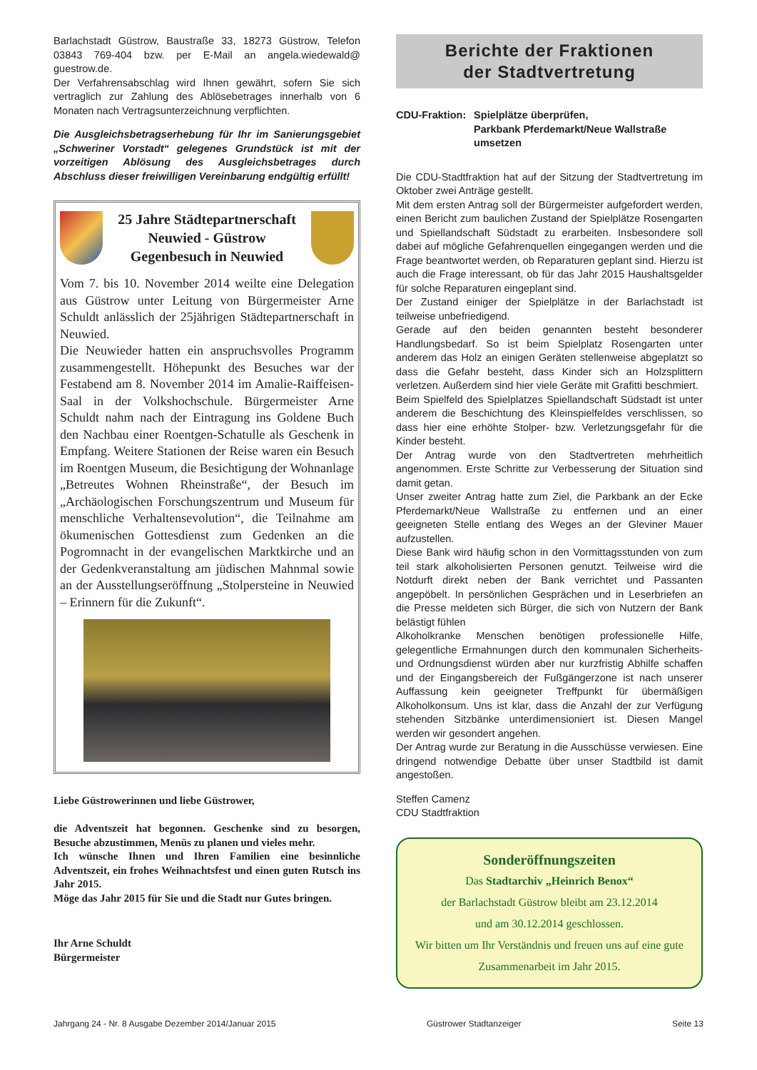Barlachstadt Güstrow, Baustraße 33, 18273 Güstrow, Telefon 03843 769-404 bzw. per E-Mail an angela.wiedewald@ guestrow.de.
Der Verfahrensabschlag wird Ihnen gewährt, sofern Sie sich vertraglich zur Zahlung des Ablösebetrages innerhalb von 6 Monaten nach Vertragsunterzeichnung verpflichten.
Die Ausgleichsbetragserhebung für Ihr im Sanierungsgebiet „Schweriner Vorstadt“ gelegenes Grundstück ist mit der vorzeitigen Ablösung des Ausgleichsbetrages durch Abschluss dieser freiwilligen Vereinbarung endgültig erfüllt!
25 Jahre Städtepartnerschaft
Neuwied - Güstrow
Gegenbesuch in Neuwied
Vom 7. bis 10. November 2014 weilte eine Delegation aus Güstrow unter Leitung von Bürgermeister Arne Schuldt anlässlich der 25jährigen Städtepartnerschaft in Neuwied.
Die Neuwieder hatten ein anspruchsvolles Programm zusammengestellt. Höhepunkt des Besuches war der Festabend am 8. November 2014 im Amalie-Raiffeisen-Saal in der Volkshochschule. Bürgermeister Arne Schuldt nahm nach der Eintragung ins Goldene Buch den Nachbau einer Roentgen-Schatulle als Geschenk in Empfang. Weitere Stationen der Reise waren ein Besuch im Roentgen Museum, die Besichtigung der Wohnanlage „Betreutes Wohnen Rheinstraße“, der Besuch im „Archäologischen Forschungszentrum und Museum für menschliche Verhaltensevolution“, die Teilnahme am ökumenischen Gottesdienst zum Gedenken an die Pogromnacht in der evangelischen Marktkirche und an der Gedenkveranstaltung am jüdischen Mahnmal sowie an der Ausstellungseröffnung „Stolpersteine in Neuwied – Erinnern für die Zukunft“.
Liebe Güstrowerinnen und liebe Güstrower,
die Adventszeit hat begonnen. Geschenke sind zu besorgen, Besuche abzustimmen, Menüs zu planen und vieles mehr.
Ich wünsche Ihnen und Ihren Familien eine besinnliche Adventszeit, ein frohes Weihnachtsfest und einen guten Rutsch ins Jahr 2015.
Möge das Jahr 2015 für Sie und die Stadt nur Gutes bringen.
Ihr Arne Schuldt
Bürgermeister
Berichte der Fraktionen
der Stadtvertretung
CDU-Fraktion: Spielplätze überprüfen,
Parkbank Pferdemarkt/Neue Wallstraße umsetzen
Die CDU-Stadtfraktion hat auf der Sitzung der Stadtvertretung im Oktober zwei Anträge gestellt.
Mit dem ersten Antrag soll der Bürgermeister aufgefordert werden, einen Bericht zum baulichen Zustand der Spielplätze Rosengarten und Spiellandschaft Südstadt zu erarbeiten. Insbesondere soll dabei auf mögliche Gefahrenquellen eingegangen werden und die Frage beantwortet werden, ob Reparaturen geplant sind. Hierzu ist auch die Frage interessant, ob für das Jahr 2015 Haushaltsgelder für solche Reparaturen eingeplant sind.
Der Zustand einiger der Spielplätze in der Barlachstadt ist teilweise unbefriedigend.
Gerade auf den beiden genannten besteht besonderer Handlungsbedarf. So ist beim Spielplatz Rosengarten unter anderem das Holz an einigen Geräten stellenweise abgeplatzt so dass die Gefahr besteht, dass Kinder sich an Holzsplittern verletzen. Außerdem sind hier viele Geräte mit Grafitti beschmiert.
Beim Spielfeld des Spielplatzes Spiellandschaft Südstadt ist unter anderem die Beschichtung des Kleinspielfeldes verschlissen, so dass hier eine erhöhte Stolper- bzw. Verletzungsgefahr für die Kinder besteht.
Der Antrag wurde von den Stadtvertreten mehrheitlich angenommen. Erste Schritte zur Verbesserung der Situation sind damit getan.
Unser zweiter Antrag hatte zum Ziel, die Parkbank an der Ecke Pferdemarkt/Neue Wallstraße zu entfernen und an einer geeigneten Stelle entlang des Weges an der Gleviner Mauer aufzustellen.
Diese Bank wird häufig schon in den Vormittagsstunden von zum teil stark alkoholisierten Personen genutzt. Teilweise wird die Notdurft direkt neben der Bank verrichtet und Passanten angepöbelt. In persönlichen Gesprächen und in Leserbriefen an die Presse meldeten sich Bürger, die sich von Nutzern der Bank belästigt fühlen
Alkoholkranke Menschen benötigen professionelle Hilfe, gelegentliche Ermahnungen durch den kommunalen Sicherheits- und Ordnungsdienst würden aber nur kurzfristig Abhilfe schaffen und der Eingangsbereich der Fußgängerzone ist nach unserer Auffassung kein geeigneter Treffpunkt für übermäßigen Alkoholkonsum. Uns ist klar, dass die Anzahl der zur Verfügung stehenden Sitzbänke unterdimensioniert ist. Diesen Mangel werden wir gesondert angehen.
Der Antrag wurde zur Beratung in die Ausschüsse verwiesen. Eine dringend notwendige Debatte über unser Stadtbild ist damit angestoßen.
Steffen Camenz
CDU Stadtfraktion
Sonderöffnungszeiten
Das Stadtarchiv „Heinrich Benox“
der Barlachstadt Güstrow bleibt am 23.12.2014
und am 30.12.2014 geschlossen.
Wir bitten um Ihr Verständnis und freuen uns auf eine gute Zusammenarbeit im Jahr 2015.
Jahrgang 24 - Nr. 8 Ausgabe Dezember 2014/Januar 2015 Güstrower Stadtanzeiger Seite 13